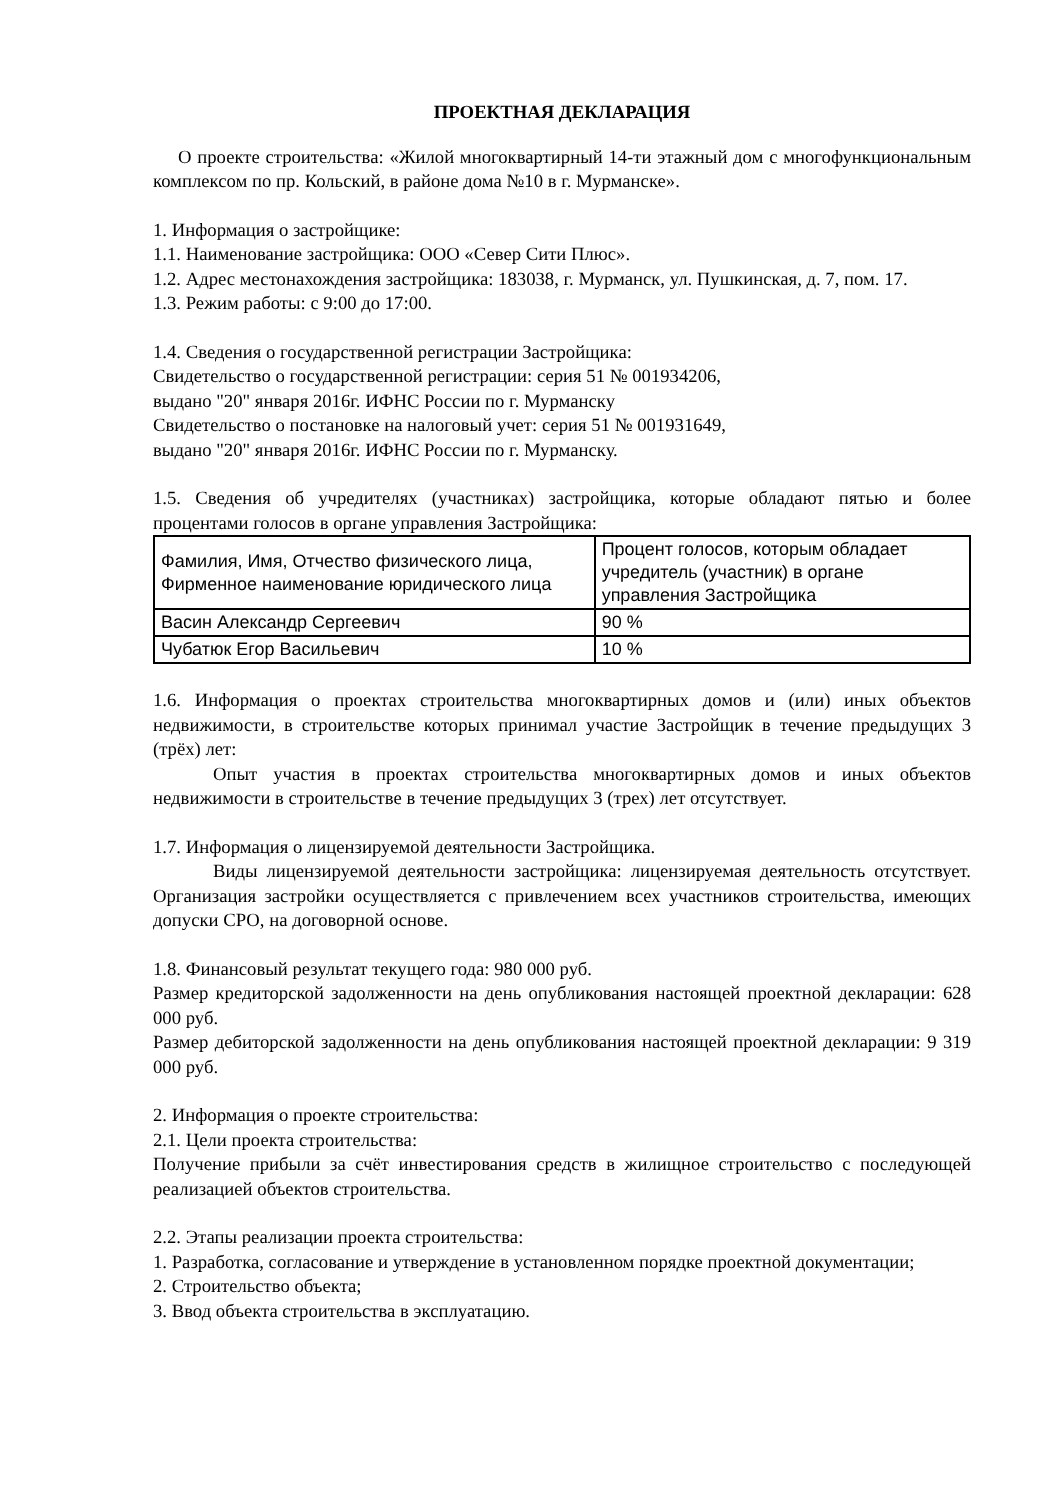ПРОЕКТНАЯ ДЕКЛАРАЦИЯ
О проекте строительства: «Жилой многоквартирный 14-ти этажный дом с многофункциональным комплексом по пр. Кольский, в районе дома №10 в г. Мурманске».
1. Информация о застройщике:
1.1. Наименование застройщика: ООО «Север Сити Плюс».
1.2. Адрес местонахождения застройщика: 183038, г. Мурманск, ул. Пушкинская, д. 7, пом. 17.
1.3. Режим работы: с 9:00 до 17:00.
1.4. Сведения о государственной регистрации Застройщика:
Свидетельство о государственной регистрации: серия 51 № 001934206,
выдано "20" января 2016г. ИФНС России по г. Мурманску
Свидетельство о постановке на налоговый учет: серия 51 № 001931649,
выдано "20" января 2016г. ИФНС России по г. Мурманску.
1.5. Сведения об учредителях (участниках) застройщика, которые обладают пятью и более процентами голосов в органе управления Застройщика:
| Фамилия, Имя, Отчество физического лица, Фирменное наименование юридического лица | Процент голосов, которым обладает учредитель (участник) в органе управления Застройщика |
| Васин Александр Сергеевич | 90 % |
| Чубатюк Егор Васильевич | 10 % |
1.6. Информация о проектах строительства многоквартирных домов и (или) иных объектов недвижимости, в строительстве которых принимал участие Застройщик в течение предыдущих 3 (трёх) лет:
Опыт участия в проектах строительства многоквартирных домов и иных объектов недвижимости в строительстве в течение предыдущих 3 (трех) лет отсутствует.
1.7. Информация о лицензируемой деятельности Застройщика.
Виды лицензируемой деятельности застройщика: лицензируемая деятельность отсутствует. Организация застройки осуществляется с привлечением всех участников строительства, имеющих допуски СРО, на договорной основе.
1.8. Финансовый результат текущего года: 980 000 руб.
Размер кредиторской задолженности на день опубликования настоящей проектной декларации: 628 000 руб.
Размер дебиторской задолженности на день опубликования настоящей проектной декларации: 9 319 000 руб.
2. Информация о проекте строительства:
2.1. Цели проекта строительства:
Получение прибыли за счёт инвестирования средств в жилищное строительство с последующей реализацией объектов строительства.
2.2. Этапы реализации проекта строительства:
1. Разработка, согласование и утверждение в установленном порядке проектной документации;
2. Строительство объекта;
3. Ввод объекта строительства в эксплуатацию.